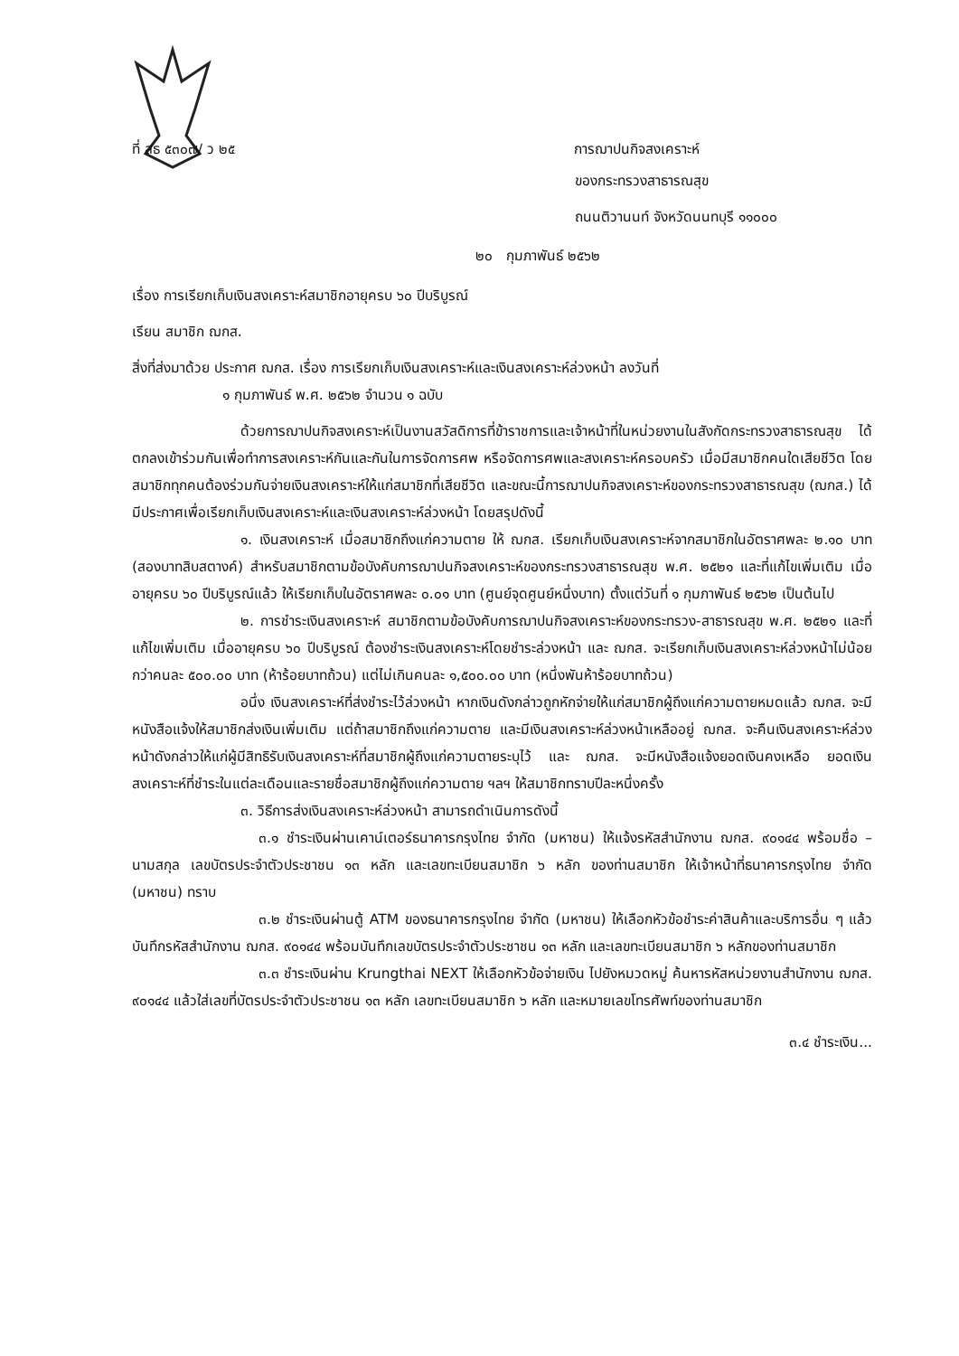ที่ สธ ๕๓๐๗/ ว ๒๕
การฌาปนกิจสงเคราะห์
ของกระทรวงสาธารณสุข
ถนนติวานนท์ จังหวัดนนทบุรี ๑๑๐๐๐
๒๐ กุมภาพันธ์ ๒๕๖๒
เรื่อง การเรียกเก็บเงินสงเคราะห์สมาชิกอายุครบ ๖๐ ปีบริบูรณ์
เรียน สมาชิก ฌกส.
สิ่งที่ส่งมาด้วย ประกาศ ฌกส. เรื่อง การเรียกเก็บเงินสงเคราะห์และเงินสงเคราะห์ล่วงหน้า ลงวันที่
๑ กุมภาพันธ์ พ.ศ. ๒๕๖๒ จำนวน ๑ ฉบับ
ด้วยการฌาปนกิจสงเคราะห์เป็นงานสวัสดิการที่ข้าราชการและเจ้าหน้าที่ในหน่วยงานในสังกัดกระทรวงสาธารณสุข ได้ตกลงเข้าร่วมกันเพื่อทำการสงเคราะห์กันและกันในการจัดการศพ หรือจัดการศพและสงเคราะห์ครอบครัว เมื่อมีสมาชิกคนใดเสียชีวิต โดยสมาชิกทุกคนต้องร่วมกันจ่ายเงินสงเคราะห์ให้แก่สมาชิกที่เสียชีวิต และขณะนี้การฌาปนกิจสงเคราะห์ของกระทรวงสาธารณสุข (ฌกส.) ได้มีประกาศเพื่อเรียกเก็บเงินสงเคราะห์และเงินสงเคราะห์ล่วงหน้า โดยสรุปดังนี้
๑. เงินสงเคราะห์ เมื่อสมาชิกถึงแก่ความตาย ให้ ฌกส. เรียกเก็บเงินสงเคราะห์จากสมาชิกในอัตราศพละ ๒.๑๐ บาท (สองบาทสิบสตางค์) สำหรับสมาชิกตามข้อบังคับการฌาปนกิจสงเคราะห์ของกระทรวงสาธารณสุข พ.ศ. ๒๕๒๑ และที่แก้ไขเพิ่มเติม เมื่ออายุครบ ๖๐ ปีบริบูรณ์แล้ว ให้เรียกเก็บในอัตราศพละ ๐.๐๑ บาท (ศูนย์จุดศูนย์หนึ่งบาท) ตั้งแต่วันที่ ๑ กุมภาพันธ์ ๒๕๖๒ เป็นต้นไป
๒. การชำระเงินสงเคราะห์ สมาชิกตามข้อบังคับการฌาปนกิจสงเคราะห์ของกระทรวง-สาธารณสุข พ.ศ. ๒๕๒๑ และที่แก้ไขเพิ่มเติม เมื่ออายุครบ ๖๐ ปีบริบูรณ์ ต้องชำระเงินสงเคราะห์โดยชำระล่วงหน้า และ ฌกส. จะเรียกเก็บเงินสงเคราะห์ล่วงหน้าไม่น้อยกว่าคนละ ๕๐๐.๐๐ บาท (ห้าร้อยบาทถ้วน) แต่ไม่เกินคนละ ๑,๕๐๐.๐๐ บาท (หนึ่งพันห้าร้อยบาทถ้วน)
อนึ่ง เงินสงเคราะห์ที่ส่งชำระไว้ล่วงหน้า หากเงินดังกล่าวถูกหักจ่ายให้แก่สมาชิกผู้ถึงแก่ความตายหมดแล้ว ฌกส. จะมีหนังสือแจ้งให้สมาชิกส่งเงินเพิ่มเติม แต่ถ้าสมาชิกถึงแก่ความตาย และมีเงินสงเคราะห์ล่วงหน้าเหลืออยู่ ฌกส. จะคืนเงินสงเคราะห์ล่วงหน้าดังกล่าวให้แก่ผู้มีสิทธิรับเงินสงเคราะห์ที่สมาชิกผู้ถึงแก่ความตายระบุไว้ และ ฌกส. จะมีหนังสือแจ้งยอดเงินคงเหลือ ยอดเงินสงเคราะห์ที่ชำระในแต่ละเดือนและรายชื่อสมาชิกผู้ถึงแก่ความตาย ฯลฯ ให้สมาชิกทราบปีละหนึ่งครั้ง
๓. วิธีการส่งเงินสงเคราะห์ล่วงหน้า สามารถดำเนินการดังนี้
๓.๑ ชำระเงินผ่านเคาน์เตอร์ธนาคารกรุงไทย จำกัด (มหาชน) ให้แจ้งรหัสสำนักงาน ฌกส. ๙๐๑๔๔ พร้อมชื่อ – นามสกุล เลขบัตรประจำตัวประชาชน ๑๓ หลัก และเลขทะเบียนสมาชิก ๖ หลัก ของท่านสมาชิก ให้เจ้าหน้าที่ธนาคารกรุงไทย จำกัด (มหาชน) ทราบ
๓.๒ ชำระเงินผ่านตู้ ATM ของธนาคารกรุงไทย จำกัด (มหาชน) ให้เลือกหัวข้อชำระค่าสินค้าและบริการอื่น ๆ แล้วบันทึกรหัสสำนักงาน ฌกส. ๙๐๑๔๔ พร้อมบันทึกเลขบัตรประจำตัวประชาชน ๑๓ หลัก และเลขทะเบียนสมาชิก ๖ หลักของท่านสมาชิก
๓.๓ ชำระเงินผ่าน Krungthai NEXT ให้เลือกหัวข้อจ่ายเงิน ไปยังหมวดหมู่ ค้นหารหัสหน่วยงานสำนักงาน ฌกส. ๙๐๑๔๔ แล้วใส่เลขที่บัตรประจำตัวประชาชน ๑๓ หลัก เลขทะเบียนสมาชิก ๖ หลัก และหมายเลขโทรศัพท์ของท่านสมาชิก
๓.๔ ชำระเงิน...